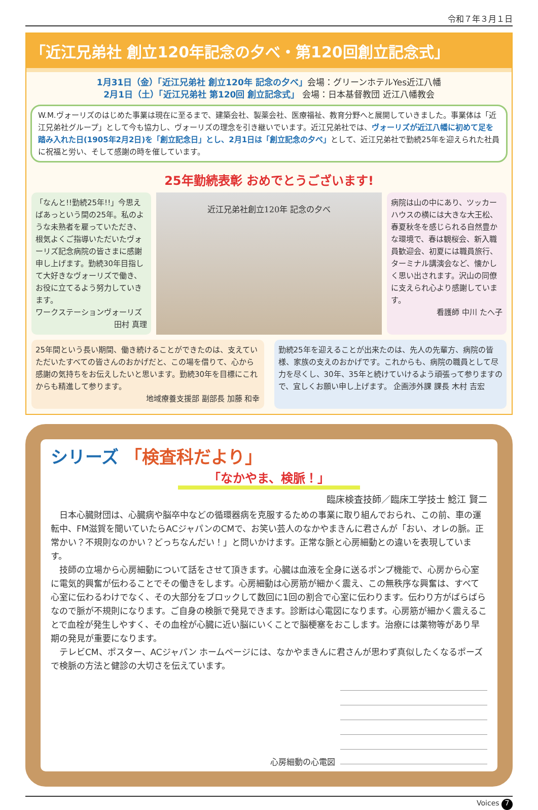令和７年３月１日
「近江兄弟社 創立120年記念の夕べ・第120回創立記念式」
1月31日（金）「近江兄弟社 創立120年 記念の夕べ」会場：グリーンホテルYes近江八幡
2月1日（土）「近江兄弟社 第120回 創立記念式」 会場：日本基督教団 近江八幡教会
W.M.ヴォーリズのはじめた事業は現在に至るまで、建築会社、製薬会社、医療福祉、教育分野へと展開していきました。事業体は「近江兄弟社グループ」として今も協力し、ヴォーリズの理念を引き継いでいます。近江兄弟社では、ヴォーリズが近江八幡に初めて足を踏み入れた日(1905年2月2日)を「創立記念日」とし、2月1日は「創立記念の夕べ」として、近江兄弟社で勤続25年を迎えられた社員に祝福と労い、そして感謝の時を催しています。
25年勤続表彰 おめでとうございます!
「なんと!!勤続25年!!」今思えばあっという間の25年。私のような未熟者を雇っていただき、根気よくご指導いただいたヴォーリズ記念病院の皆さまに感謝申し上げます。勤続30年目指して大好きなヴォーリズで働き、お役に立てるよう努力していきます。
ワークステーションヴォーリズ
田村 真理
近江兄弟社創立120年 記念の夕べ
病院は山の中にあり、ツッカーハウスの横には大きな大王松、春夏秋冬を感じられる自然豊かな環境で、春は観桜会、新入職員歓迎会、初夏には職員旅行、ターミナル講演会など、懐かしく思い出されます。沢山の同僚に支えられ心より感謝しています。
看護師 中川 たへ子
25年間という長い期間、働き続けることができたのは、支えていただいたすべての皆さんのおかげだと、この場を借りて、心から感謝の気持ちをお伝えしたいと思います。勤続30年を目標にこれからも精進して参ります。
地域療養支援部 副部長 加藤 和幸
勤続25年を迎えることが出来たのは、先人の先輩方、病院の皆様、家族の支えのおかげです。これからも、病院の職員として尽力を尽くし、30年、35年と続けていけるよう頑張って参りますので、宜しくお願い申し上げます。 企画渉外課 課長 木村 吉宏
シリーズ 「検査科だより」
「なかやま、検脈！」
臨床検査技師／臨床工学技士 鯰江 賢二
日本心臓財団は、心臓病や脳卒中などの循環器病を克服するための事業に取り組んでおられ、この前、車の運転中、FM滋賀を聞いていたらACジャパンのCMで、お笑い芸人のなかやまきんに君さんが「おい、オレの脈。正常かい？不規則なのかい？どっちなんだい！」と問いかけます。正常な脈と心房細動との違いを表現しています。
技師の立場から心房細動について話をさせて頂きます。心臓は血液を全身に送るポンプ機能で、心房から心室に電気的興奮が伝わることでその働きをします。心房細動は心房筋が細かく震え、この無秩序な興奮は、すべて心室に伝わるわけでなく、その大部分をブロックして数回に1回の割合で心室に伝わります。伝わり方がばらばらなので脈が不規則になります。ご自身の検脈で発見できます。診断は心電図になります。心房筋が細かく震えることで血栓が発生しやすく、その血栓が心臓に近い脳にいくことで脳梗塞をおこします。治療には薬物等があり早期の発見が重要になります。
テレビCM、ポスター、ACジャパン ホームページには、なかやまきんに君さんが思わず真似したくなるポーズで検脈の方法と健診の大切さを伝えています。
心房細動の心電図
Voices 7